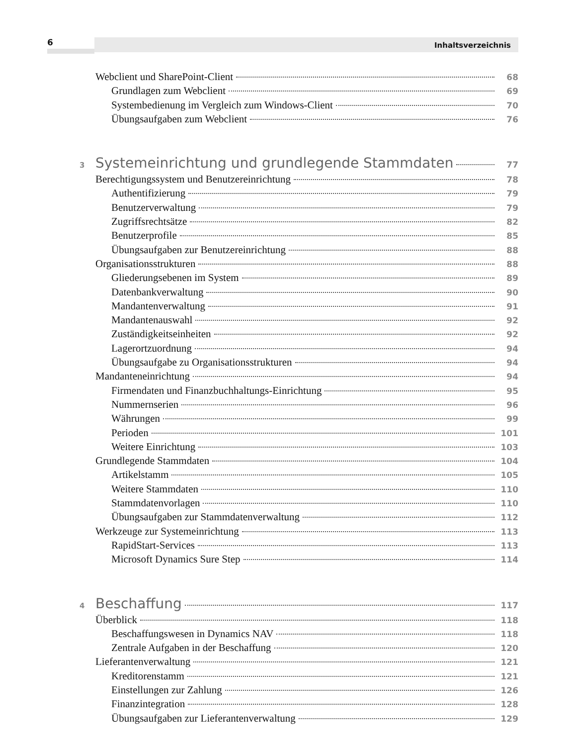6 Inhaltsverzeichnis
Webclient und SharePoint-Client 68
Grundlagen zum Webclient 69
Systembedienung im Vergleich zum Windows-Client 70
Übungsaufgaben zum Webclient 76
3 Systemeinrichtung und grundlegende Stammdaten 77
Berechtigungssystem und Benutzereinrichtung 78
Authentifizierung 79
Benutzerverwaltung 79
Zugriffsrechtsätze 82
Benutzerprofile 85
Übungsaufgaben zur Benutzereinrichtung 88
Organisationsstrukturen 88
Gliederungsebenen im System 89
Datenbankverwaltung 90
Mandantenverwaltung 91
Mandantenauswahl 92
Zuständigkeitseinheiten 92
Lagerortzuordnung 94
Übungsaufgabe zu Organisationsstrukturen 94
Mandanteneinrichtung 94
Firmendaten und Finanzbuchhaltungs-Einrichtung 95
Nummernserien 96
Währungen 99
Perioden 101
Weitere Einrichtung 103
Grundlegende Stammdaten 104
Artikelstamm 105
Weitere Stammdaten 110
Stammdatenvorlagen 110
Übungsaufgaben zur Stammdatenverwaltung 112
Werkzeuge zur Systemeinrichtung 113
RapidStart-Services 113
Microsoft Dynamics Sure Step 114
4 Beschaffung 117
Überblick 118
Beschaffungswesen in Dynamics NAV 118
Zentrale Aufgaben in der Beschaffung 120
Lieferantenverwaltung 121
Kreditorenstamm 121
Einstellungen zur Zahlung 126
Finanzintegration 128
Übungsaufgaben zur Lieferantenverwaltung 129